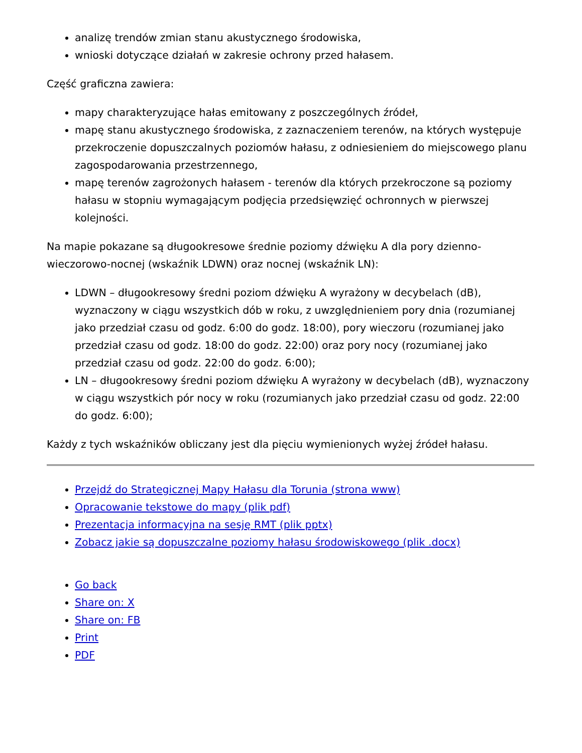analizę trendów zmian stanu akustycznego środowiska,
wnioski dotyczące działań w zakresie ochrony przed hałasem.
Część graficzna zawiera:
mapy charakteryzujące hałas emitowany z poszczególnych źródeł,
mapę stanu akustycznego środowiska, z zaznaczeniem terenów, na których występuje przekroczenie dopuszczalnych poziomów hałasu, z odniesieniem do miejscowego planu zagospodarowania przestrzennego,
mapę terenów zagrożonych hałasem - terenów dla których przekroczone są poziomy hałasu w stopniu wymagającym podjęcia przedsięwzięć ochronnych w pierwszej kolejności.
Na mapie pokazane są długookresowe średnie poziomy dźwięku A dla pory dzienno-wieczorowo-nocnej (wskaźnik LDWN) oraz nocnej (wskaźnik LN):
LDWN – długookresowy średni poziom dźwięku A wyrażony w decybelach (dB), wyznaczony w ciągu wszystkich dób w roku, z uwzględnieniem pory dnia (rozumianej jako przedział czasu od godz. 6:00 do godz. 18:00), pory wieczoru (rozumianej jako przedział czasu od godz. 18:00 do godz. 22:00) oraz pory nocy (rozumianej jako przedział czasu od godz. 22:00 do godz. 6:00);
LN – długookresowy średni poziom dźwięku A wyrażony w decybelach (dB), wyznaczony w ciągu wszystkich pór nocy w roku (rozumianych jako przedział czasu od godz. 22:00 do godz. 6:00);
Każdy z tych wskaźników obliczany jest dla pięciu wymienionych wyżej źródeł hałasu.
Przejdź do Strategicznej Mapy Hałasu dla Torunia (strona www)
Opracowanie tekstowe do mapy (plik pdf)
Prezentacja informacyjna na sesję RMT (plik pptx)
Zobacz jakie są dopuszczalne poziomy hałasu środowiskowego (plik .docx)
Go back
Share on: X
Share on: FB
Print
PDF